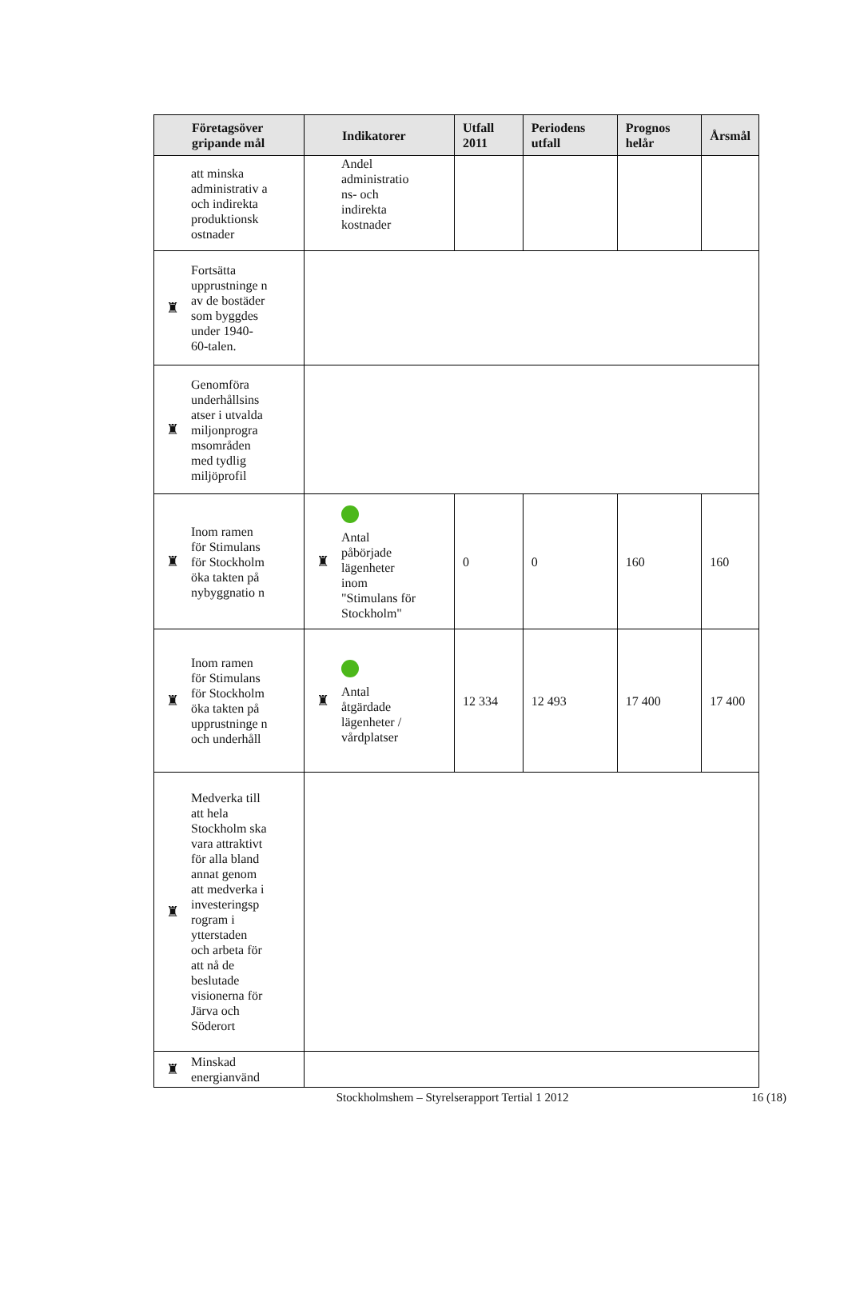| Företagsöver gripande mål | Indikatorer | Utfall 2011 | Periodens utfall | Prognos helår | Årsmål |
| --- | --- | --- | --- | --- | --- |
| att minska administrativ a och indirekta produktionsk ostnader | Andel administratio ns- och indirekta kostnader | | | | |
| ♜ Fortsätta upprustninge n av de bostäder som byggdes under 1940-60-talen. | | | | | |
| ♜ Genomföra underhållsins atser i utvalda miljonprogra msområden med tydlig miljöprofil | | | | | |
| ♜ Inom ramen för Stimulans för Stockholm öka takten på nybyggnatio n | ♜ Antal påbörjade lägenheter inom "Stimulans för Stockholm" | 0 | 0 | 160 | 160 |
| ♜ Inom ramen för Stimulans för Stockholm öka takten på upprustninge n och underhåll | ♜ Antal åtgärdade lägenheter / vårdplatser | 12 334 | 12 493 | 17 400 | 17 400 |
| ♜ Medverka till att hela Stockholm ska vara attraktivt för alla bland annat genom att medverka i investeringsp rogram i ytterstaden och arbeta för att nå de beslutade visionerna för Järva och Söderort | | | | | |
| ♜ Minskad energianvänd | | | | | |
Stockholmshem – Styrelserapport Tertial 1 2012 16 (18)